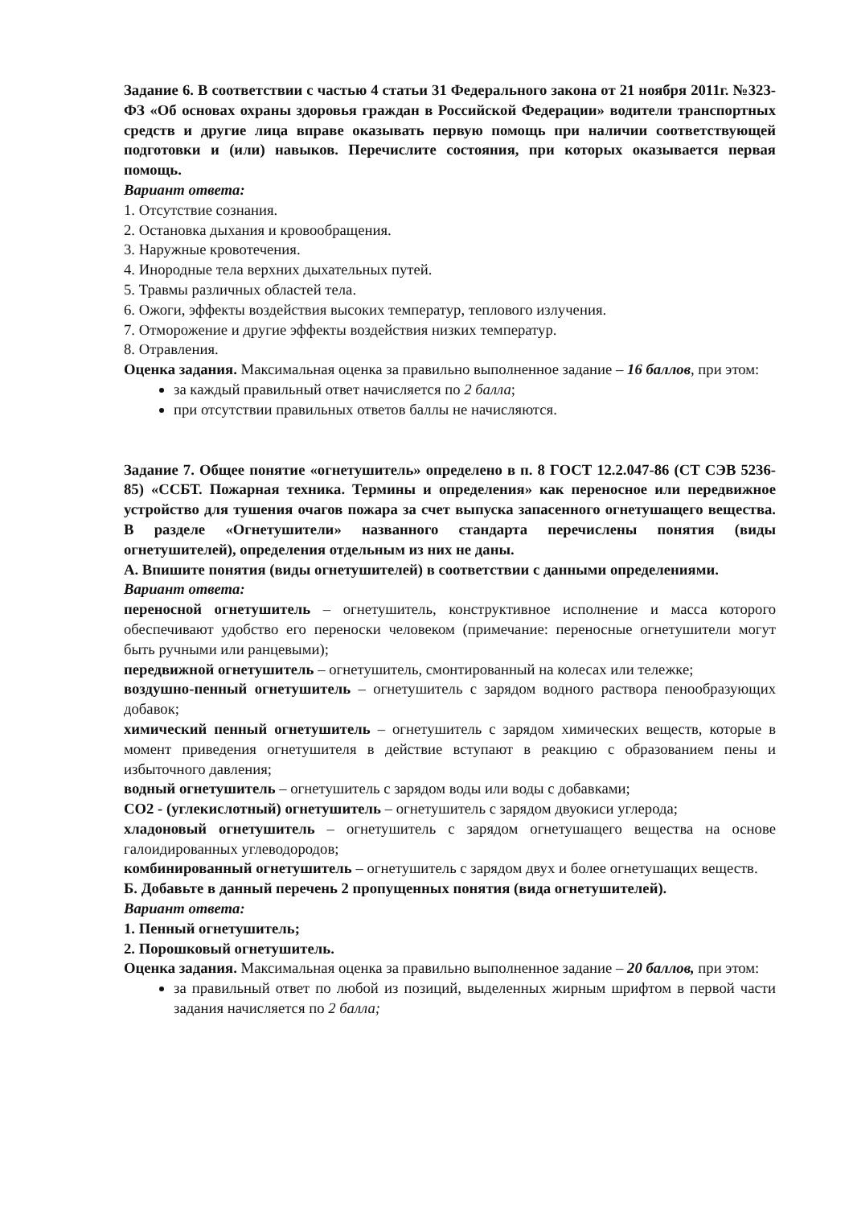Задание 6. В соответствии с частью 4 статьи 31 Федерального закона от 21 ноября 2011г. №323-ФЗ «Об основах охраны здоровья граждан в Российской Федерации» водители транспортных средств и другие лица вправе оказывать первую помощь при наличии соответствующей подготовки и (или) навыков. Перечислите состояния, при которых оказывается первая помощь.
Вариант ответа:
1. Отсутствие сознания.
2. Остановка дыхания и кровообращения.
3. Наружные кровотечения.
4. Инородные тела верхних дыхательных путей.
5. Травмы различных областей тела.
6. Ожоги, эффекты воздействия высоких температур, теплового излучения.
7. Отморожение и другие эффекты воздействия низких температур.
8. Отравления.
Оценка задания. Максимальная оценка за правильно выполненное задание – 16 баллов, при этом:
за каждый правильный ответ начисляется по 2 балла;
при отсутствии правильных ответов баллы не начисляются.
Задание 7. Общее понятие «огнетушитель» определено в п. 8 ГОСТ 12.2.047-86 (СТ СЭВ 5236-85) «ССБТ. Пожарная техника. Термины и определения» как переносное или передвижное устройство для тушения очагов пожара за счет выпуска запасенного огнетушащего вещества. В разделе «Огнетушители» названного стандарта перечислены понятия (виды огнетушителей), определения отдельным из них не даны.
А. Впишите понятия (виды огнетушителей) в соответствии с данными определениями.
Вариант ответа:
переносной огнетушитель – огнетушитель, конструктивное исполнение и масса которого обеспечивают удобство его переноски человеком (примечание: переносные огнетушители могут быть ручными или ранцевыми);
передвижной огнетушитель – огнетушитель, смонтированный на колесах или тележке;
воздушно-пенный огнетушитель – огнетушитель с зарядом водного раствора пенообразующих добавок;
химический пенный огнетушитель – огнетушитель с зарядом химических веществ, которые в момент приведения огнетушителя в действие вступают в реакцию с образованием пены и избыточного давления;
водный огнетушитель – огнетушитель с зарядом воды или воды с добавками;
СО2 - (углекислотный) огнетушитель – огнетушитель с зарядом двуокиси углерода;
хладоновый огнетушитель – огнетушитель с зарядом огнетушащего вещества на основе галоидированных углеводородов;
комбинированный огнетушитель – огнетушитель с зарядом двух и более огнетушащих веществ.
Б. Добавьте в данный перечень 2 пропущенных понятия (вида огнетушителей).
Вариант ответа:
1. Пенный огнетушитель;
2. Порошковый огнетушитель.
Оценка задания. Максимальная оценка за правильно выполненное задание – 20 баллов, при этом:
за правильный ответ по любой из позиций, выделенных жирным шрифтом в первой части задания начисляется по 2 балла;